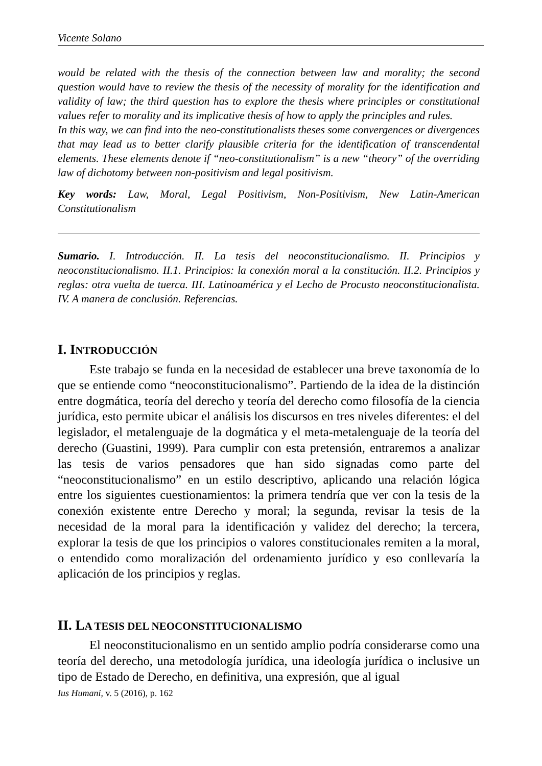Vicente Solano
would be related with the thesis of the connection between law and morality; the second question would have to review the thesis of the necessity of morality for the identification and validity of law; the third question has to explore the thesis where principles or constitutional values refer to morality and its implicative thesis of how to apply the principles and rules.
In this way, we can find into the neo-constitutionalists theses some convergences or divergences that may lead us to better clarify plausible criteria for the identification of transcendental elements. These elements denote if “neo-constitutionalism” is a new “theory” of the overriding law of dichotomy between non-positivism and legal positivism.
Key words: Law, Moral, Legal Positivism, Non-Positivism, New Latin-American Constitutionalism
Sumario. I. Introducción. II. La tesis del neoconstitucionalismo. II. Principios y neoconstitucionalismo. II.1. Principios: la conexión moral a la constitución. II.2. Principios y reglas: otra vuelta de tuerca. III. Latinoamérica y el Lecho de Procusto neoconstitucionalista. IV. A manera de conclusión. Referencias.
I. INTRODUCCIÓN
Este trabajo se funda en la necesidad de establecer una breve taxonomía de lo que se entiende como “neoconstitucionalismo”. Partiendo de la idea de la distinción entre dogmática, teoría del derecho y teoría del derecho como filosofía de la ciencia jurídica, esto permite ubicar el análisis los discursos en tres niveles diferentes: el del legislador, el metalenguaje de la dogmática y el meta-metalenguaje de la teoría del derecho (Guastini, 1999). Para cumplir con esta pretensión, entraremos a analizar las tesis de varios pensadores que han sido signadas como parte del “neoconstitucionalismo” en un estilo descriptivo, aplicando una relación lógica entre los siguientes cuestionamientos: la primera tendría que ver con la tesis de la conexión existente entre Derecho y moral; la segunda, revisar la tesis de la necesidad de la moral para la identificación y validez del derecho; la tercera, explorar la tesis de que los principios o valores constitucionales remiten a la moral, o entendido como moralización del ordenamiento jurídico y eso conllevaría la aplicación de los principios y reglas.
II. LA TESIS DEL NEOCONSTITUCIONALISMO
El neoconstitucionalismo en un sentido amplio podría considerarse como una teoría del derecho, una metodología jurídica, una ideología jurídica o inclusive un tipo de Estado de Derecho, en definitiva, una expresión, que al igual
Ius Humani, v. 5 (2016), p. 162